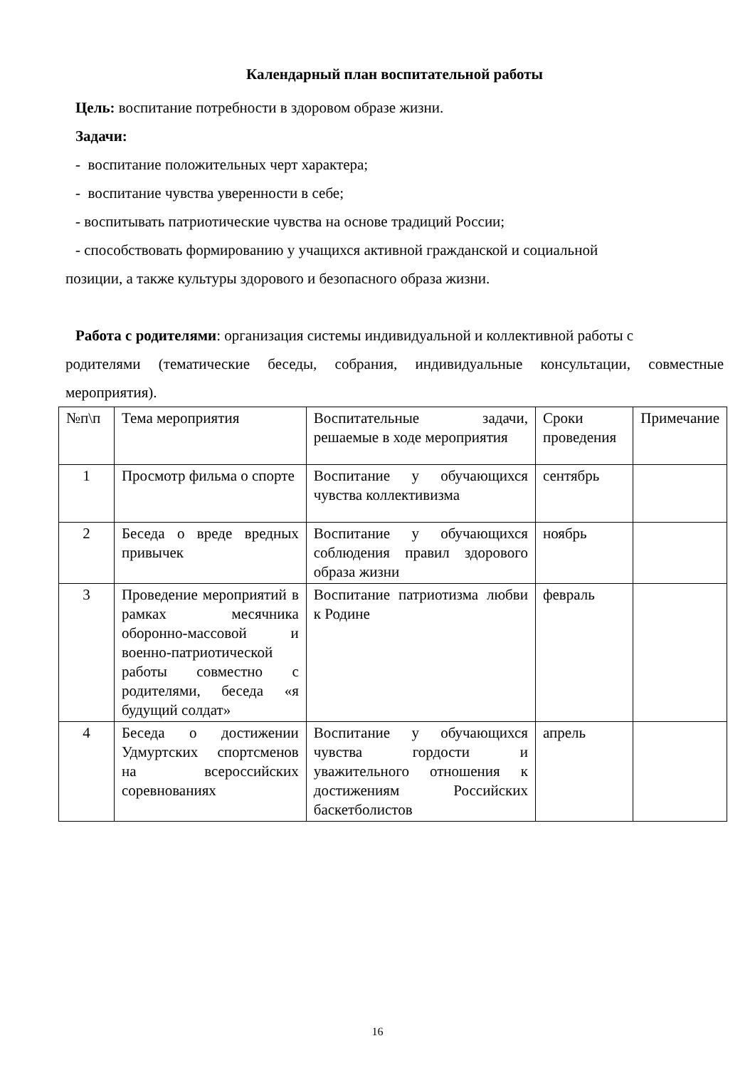Календарный план воспитательной работы
Цель: воспитание потребности в здоровом образе жизни.
Задачи:
- воспитание положительных черт характера;
- воспитание чувства уверенности в себе;
- воспитывать патриотические чувства на основе традиций России;
- способствовать формированию у учащихся активной гражданской и социальной
позиции, а также культуры здорового и безопасного образа жизни.
Работа с родителями: организация системы индивидуальной и коллективной работы с
родителями (тематические беседы, собрания, индивидуальные консультации, совместные мероприятия).
| №п\п | Тема мероприятия | Воспитательные задачи, решаемые в ходе мероприятия | Сроки проведения | Примечание |
| 1 | Просмотр фильма о спорте | Воспитание у обучающихся чувства коллективизма | сентябрь | |
| 2 | Беседа о вреде вредных привычек | Воспитание у обучающихся соблюдения правил здорового образа жизни | ноябрь | |
| 3 | Проведение мероприятий в рамках месячника оборонно-массовой и военно-патриотической работы совместно с родителями, беседа «я будущий солдат» | Воспитание патриотизма любви к Родине | февраль | |
| 4 | Беседа о достижении Удмуртских спортсменов на всероссийских соревнованиях | Воспитание у обучающихся чувства гордости и уважительного отношения к достижениям Российских баскетболистов | апрель | |
16